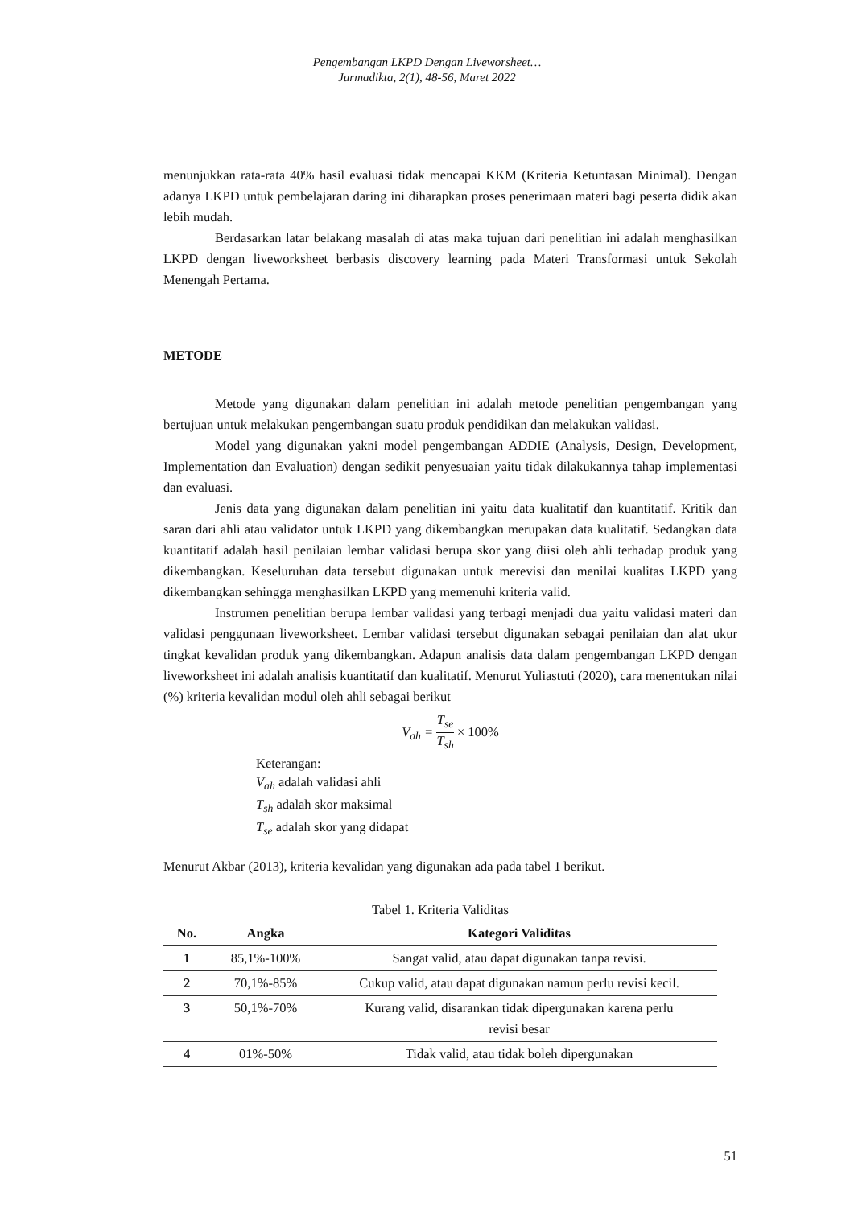Pengembangan LKPD Dengan Liveworsheet…
Jurmadikta, 2(1), 48-56, Maret 2022
menunjukkan rata-rata 40% hasil evaluasi tidak mencapai KKM (Kriteria Ketuntasan Minimal). Dengan adanya LKPD untuk pembelajaran daring ini diharapkan proses penerimaan materi bagi peserta didik akan lebih mudah.
Berdasarkan latar belakang masalah di atas maka tujuan dari penelitian ini adalah menghasilkan LKPD dengan liveworksheet berbasis discovery learning pada Materi Transformasi untuk Sekolah Menengah Pertama.
METODE
Metode yang digunakan dalam penelitian ini adalah metode penelitian pengembangan yang bertujuan untuk melakukan pengembangan suatu produk pendidikan dan melakukan validasi.
Model yang digunakan yakni model pengembangan ADDIE (Analysis, Design, Development, Implementation dan Evaluation) dengan sedikit penyesuaian yaitu tidak dilakukannya tahap implementasi dan evaluasi.
Jenis data yang digunakan dalam penelitian ini yaitu data kualitatif dan kuantitatif. Kritik dan saran dari ahli atau validator untuk LKPD yang dikembangkan merupakan data kualitatif. Sedangkan data kuantitatif adalah hasil penilaian lembar validasi berupa skor yang diisi oleh ahli terhadap produk yang dikembangkan. Keseluruhan data tersebut digunakan untuk merevisi dan menilai kualitas LKPD yang dikembangkan sehingga menghasilkan LKPD yang memenuhi kriteria valid.
Instrumen penelitian berupa lembar validasi yang terbagi menjadi dua yaitu validasi materi dan validasi penggunaan liveworksheet. Lembar validasi tersebut digunakan sebagai penilaian dan alat ukur tingkat kevalidan produk yang dikembangkan. Adapun analisis data dalam pengembangan LKPD dengan liveworksheet ini adalah analisis kuantitatif dan kualitatif. Menurut Yuliastuti (2020), cara menentukan nilai (%) kriteria kevalidan modul oleh ahli sebagai berikut
V<sub>ah</sub> = T<sub>se</sub> T<sub>sh</sub> × 100%
Keterangan:
V<sub>ah</sub> adalah validasi ahli
T<sub>sh</sub> adalah skor maksimal
T<sub>se</sub> adalah skor yang didapat
Menurut Akbar (2013), kriteria kevalidan yang digunakan ada pada tabel 1 berikut.
Tabel 1. Kriteria Validitas
| No. | Angka | Kategori Validitas |
| --- | --- | --- |
| 1 | 85,1%-100% | Sangat valid, atau dapat digunakan tanpa revisi. |
| 2 | 70,1%-85% | Cukup valid, atau dapat digunakan namun perlu revisi kecil. |
| 3 | 50,1%-70% | Kurang valid, disarankan tidak dipergunakan karena perlu revisi besar |
| 4 | 01%-50% | Tidak valid, atau tidak boleh dipergunakan |
51